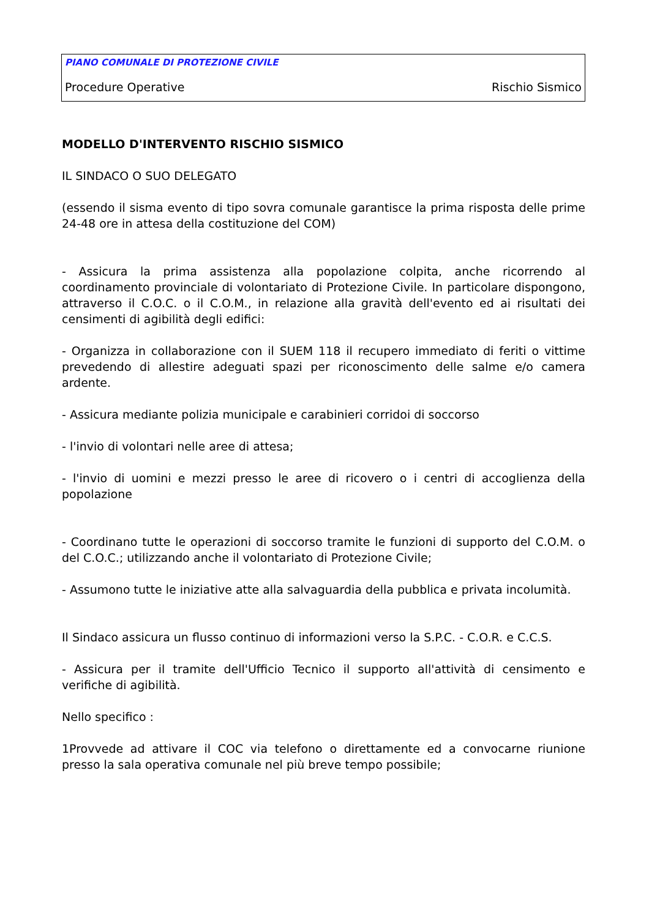PIANO COMUNALE DI PROTEZIONE CIVILE
Procedure Operative Rischio Sismico
MODELLO D'INTERVENTO RISCHIO SISMICO
IL SINDACO O SUO DELEGATO
(essendo il sisma evento di tipo sovra comunale garantisce la prima risposta delle prime 24-48 ore in attesa della costituzione del COM)
- Assicura la prima assistenza alla popolazione colpita, anche ricorrendo al coordinamento provinciale di volontariato di Protezione Civile. In particolare dispongono, attraverso il C.O.C. o il C.O.M., in relazione alla gravità dell'evento ed ai risultati dei censimenti di agibilità degli edifici:
- Organizza in collaborazione con il SUEM 118 il recupero immediato di feriti o vittime prevedendo di allestire adeguati spazi per riconoscimento delle salme e/o camera ardente.
- Assicura mediante polizia municipale e carabinieri corridoi di soccorso
- l'invio di volontari nelle aree di attesa;
- l'invio di uomini e mezzi presso le aree di ricovero o i centri di accoglienza della popolazione
- Coordinano tutte le operazioni di soccorso tramite le funzioni di supporto del C.O.M. o del C.O.C.; utilizzando anche il volontariato di Protezione Civile;
- Assumono tutte le iniziative atte alla salvaguardia della pubblica e privata incolumità.
Il Sindaco assicura un flusso continuo di informazioni verso la S.P.C. - C.O.R. e C.C.S.
- Assicura per il tramite dell'Ufficio Tecnico il supporto all'attività di censimento e verifiche di agibilità.
Nello specifico :
1Provvede ad attivare il COC via telefono o direttamente ed a convocarne riunione presso la sala operativa comunale nel più breve tempo possibile;